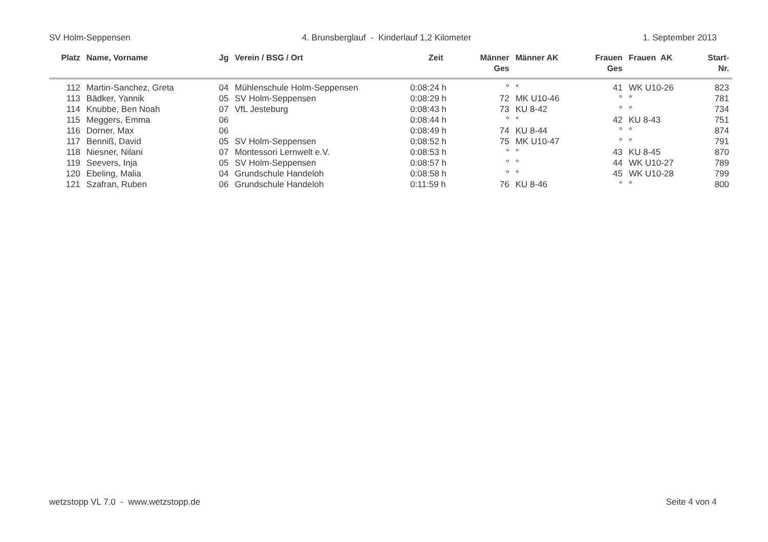SV Holm-Seppensen 4. Brunsberglauf - Kinderlauf 1,2 Kilometer 1. September 2013
| Platz | Name, Vorname | Jg | Verein / BSG / Ort | Zeit | Männer Ges | Männer AK | Frauen Ges | Frauen AK | Start- Nr. |
| --- | --- | --- | --- | --- | --- | --- | --- | --- | --- |
| 112 | Martin-Sanchez, Greta | 04 | Mühlenschule Holm-Seppensen | 0:08:24 h | ° | ° | 41 | WK U10-26 | 823 |
| 113 | Bädker, Yannik | 05 | SV Holm-Seppensen | 0:08:29 h | 72 | MK U10-46 | ° | ° | 781 |
| 114 | Knubbe, Ben Noah | 07 | VfL Jesteburg | 0:08:43 h | 73 | KU 8-42 | ° | ° | 734 |
| 115 | Meggers, Emma | 06 | | 0:08:44 h | ° | ° | 42 | KU 8-43 | 751 |
| 116 | Dorner, Max | 06 | | 0:08:49 h | 74 | KU 8-44 | ° | ° | 874 |
| 117 | Benniß, David | 05 | SV Holm-Seppensen | 0:08:52 h | 75 | MK U10-47 | ° | ° | 791 |
| 118 | Niesner, Nilani | 07 | Montessori Lernwelt e.V. | 0:08:53 h | ° | ° | 43 | KU 8-45 | 870 |
| 119 | Seevers, Inja | 05 | SV Holm-Seppensen | 0:08:57 h | ° | ° | 44 | WK U10-27 | 789 |
| 120 | Ebeling, Malia | 04 | Grundschule Handeloh | 0:08:58 h | ° | ° | 45 | WK U10-28 | 799 |
| 121 | Szafran, Ruben | 06 | Grundschule Handeloh | 0:11:59 h | 76 | KU 8-46 | ° | ° | 800 |
wetzstopp VL 7.0 - www.wetzstopp.de Seite 4 von 4